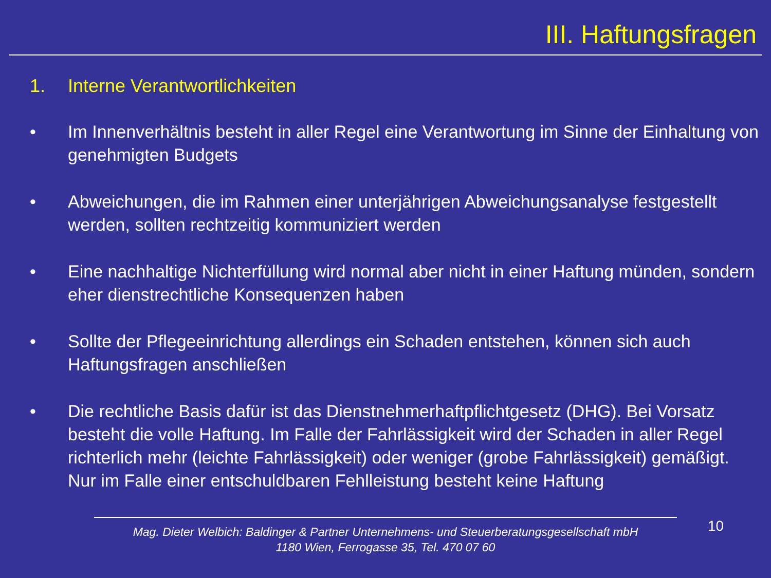III. Haftungsfragen
1. Interne Verantwortlichkeiten
• Im Innenverhältnis besteht in aller Regel eine Verantwortung im Sinne der Einhaltung von genehmigten Budgets
• Abweichungen, die im Rahmen einer unterjährigen Abweichungsanalyse festgestellt werden, sollten rechtzeitig kommuniziert werden
• Eine nachhaltige Nichterfüllung wird normal aber nicht in einer Haftung münden, sondern eher dienstrechtliche Konsequenzen haben
• Sollte der Pflegeeinrichtung allerdings ein Schaden entstehen, können sich auch Haftungsfragen anschließen
• Die rechtliche Basis dafür ist das Dienstnehmerhaftpflichtgesetz (DHG). Bei Vorsatz besteht die volle Haftung. Im Falle der Fahrlässigkeit wird der Schaden in aller Regel richterlich mehr (leichte Fahrlässigkeit) oder weniger (grobe Fahrlässigkeit) gemäßigt. Nur im Falle einer entschuldbaren Fehlleistung besteht keine Haftung
Mag. Dieter Welbich: Baldinger & Partner Unternehmens- und Steuerberatungsgesellschaft mbH
1180 Wien, Ferrogasse 35, Tel. 470 07 60
10